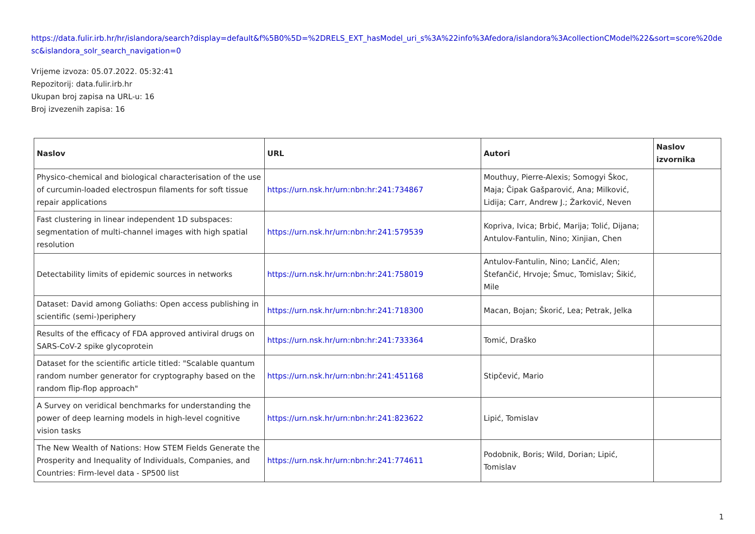https://data.fulir.irb.hr/hr/islandora/search?display=default&f%5B0%5D=%2DRELS_EXT_hasModel_uri_s%3A%22info%3Afedora/islandora%3AcollectionCModel%22&sort=score%20desc&islandora_solr_search_navigation=0
Vrijeme izvoza: 05.07.2022. 05:32:41
Repozitorij: data.fulir.irb.hr
Ukupan broj zapisa na URL-u: 16
Broj izvezenih zapisa: 16
| Naslov | URL | Autori | Naslov izvornika |
| --- | --- | --- | --- |
| Physico-chemical and biological characterisation of the use of curcumin-loaded electrospun filaments for soft tissue repair applications | https://urn.nsk.hr/urn:nbn:hr:241:734867 | Mouthuy, Pierre-Alexis; Somogyi Škoc, Maja; Čipak Gašparović, Ana; Milković, Lidija; Carr, Andrew J.; Žarković, Neven | |
| Fast clustering in linear independent 1D subspaces: segmentation of multi-channel images with high spatial resolution | https://urn.nsk.hr/urn:nbn:hr:241:579539 | Kopriva, Ivica; Brbić, Marija; Tolić, Dijana; Antulov-Fantulin, Nino; Xinjian, Chen | |
| Detectability limits of epidemic sources in networks | https://urn.nsk.hr/urn:nbn:hr:241:758019 | Antulov-Fantulin, Nino; Lančić, Alen; Štefančić, Hrvoje; Šmuc, Tomislav; Šikić, Mile | |
| Dataset: David among Goliaths: Open access publishing in scientific (semi-)periphery | https://urn.nsk.hr/urn:nbn:hr:241:718300 | Macan, Bojan; Škorić, Lea; Petrak, Jelka | |
| Results of the efficacy of FDA approved antiviral drugs on SARS-CoV-2 spike glycoprotein | https://urn.nsk.hr/urn:nbn:hr:241:733364 | Tomić, Draško | |
| Dataset for the scientific article titled: "Scalable quantum random number generator for cryptography based on the random flip-flop approach" | https://urn.nsk.hr/urn:nbn:hr:241:451168 | Stipčević, Mario | |
| A Survey on veridical benchmarks for understanding the power of deep learning models in high-level cognitive vision tasks | https://urn.nsk.hr/urn:nbn:hr:241:823622 | Lipić, Tomislav | |
| The New Wealth of Nations: How STEM Fields Generate the Prosperity and Inequality of Individuals, Companies, and Countries: Firm-level data - SP500 list | https://urn.nsk.hr/urn:nbn:hr:241:774611 | Podobnik, Boris; Wild, Dorian; Lipić, Tomislav | |
1